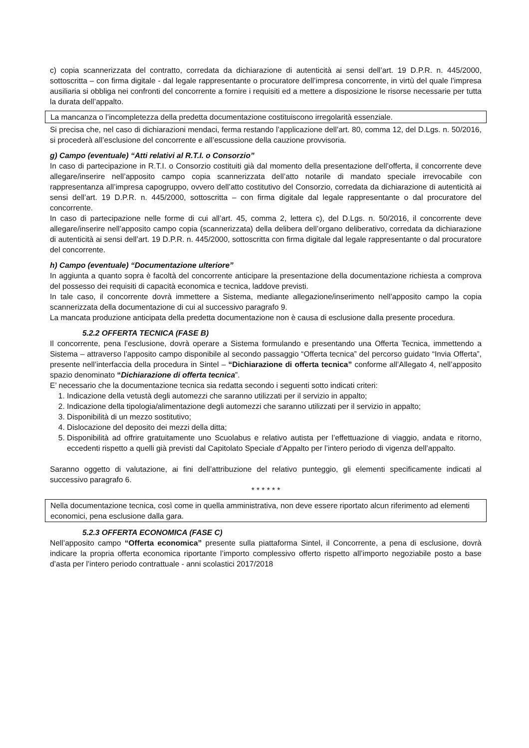c) copia scannerizzata del contratto, corredata da dichiarazione di autenticità ai sensi dell’art. 19 D.P.R. n. 445/2000, sottoscritta – con firma digitale - dal legale rappresentante o procuratore dell’impresa concorrente, in virtù del quale l’impresa ausiliaria si obbliga nei confronti del concorrente a fornire i requisiti ed a mettere a disposizione le risorse necessarie per tutta la durata dell’appalto.
La mancanza o l’incompletezza della predetta documentazione costituiscono irregolarità essenziale.
Si precisa che, nel caso di dichiarazioni mendaci, ferma restando l’applicazione dell’art. 80, comma 12, del D.Lgs. n. 50/2016, si procederà all’esclusione del concorrente e all’escussione della cauzione provvisoria.
g) Campo (eventuale) “Atti relativi al R.T.I. o Consorzio”
In caso di partecipazione in R.T.I. o Consorzio costituiti già dal momento della presentazione dell’offerta, il concorrente deve allegare/inserire nell’apposito campo copia scannerizzata dell’atto notarile di mandato speciale irrevocabile con rappresentanza all’impresa capogruppo, ovvero dell’atto costitutivo del Consorzio, corredata da dichiarazione di autenticità ai sensi dell’art. 19 D.P.R. n. 445/2000, sottoscritta – con firma digitale dal legale rappresentante o dal procuratore del concorrente.
In caso di partecipazione nelle forme di cui all’art. 45, comma 2, lettera c), del D.Lgs. n. 50/2016, il concorrente deve allegare/inserire nell’apposito campo copia (scannerizzata) della delibera dell’organo deliberativo, corredata da dichiarazione di autenticità ai sensi dell’art. 19 D.P.R. n. 445/2000, sottoscritta con firma digitale dal legale rappresentante o dal procuratore del concorrente.
h) Campo (eventuale) “Documentazione ulteriore”
In aggiunta a quanto sopra è facoltà del concorrente anticipare la presentazione della documentazione richiesta a comprova del possesso dei requisiti di capacità economica e tecnica, laddove previsti.
In tale caso, il concorrente dovrà immettere a Sistema, mediante allegazione/inserimento nell’apposito campo la copia scannerizzata della documentazione di cui al successivo paragrafo 9.
La mancata produzione anticipata della predetta documentazione non è causa di esclusione dalla presente procedura.
5.2.2 OFFERTA TECNICA (FASE B)
Il concorrente, pena l’esclusione, dovrà operare a Sistema formulando e presentando una Offerta Tecnica, immettendo a Sistema – attraverso l’apposito campo disponibile al secondo passaggio “Offerta tecnica” del percorso guidato “Invia Offerta”, presente nell’interfaccia della procedura in Sintel – “Dichiarazione di offerta tecnica” conforme all’Allegato 4, nell’apposito spazio denominato “Dichiarazione di offerta tecnica”.
E’ necessario che la documentazione tecnica sia redatta secondo i seguenti sotto indicati criteri:
1. Indicazione della vetustà degli automezzi che saranno utilizzati per il servizio in appalto;
2. Indicazione della tipologia/alimentazione degli automezzi che saranno utilizzati per il servizio in appalto;
3. Disponibilità di un mezzo sostitutivo;
4. Dislocazione del deposito dei mezzi della ditta;
5. Disponibilità ad offrire gratuitamente uno Scuolabus e relativo autista per l’effettuazione di viaggio, andata e ritorno, eccedenti rispetto a quelli già previsti dal Capitolato Speciale d’Appalto per l’intero periodo di vigenza dell’appalto.
Saranno oggetto di valutazione, ai fini dell’attribuzione del relativo punteggio, gli elementi specificamente indicati al successivo paragrafo 6.
* * * * * *
Nella documentazione tecnica, così come in quella amministrativa, non deve essere riportato alcun riferimento ad elementi economici, pena esclusione dalla gara.
5.2.3 OFFERTA ECONOMICA (FASE C)
Nell’apposito campo “Offerta economica” presente sulla piattaforma Sintel, il Concorrente, a pena di esclusione, dovrà indicare la propria offerta economica riportante l’importo complessivo offerto rispetto all’importo negoziabile posto a base d’asta per l’intero periodo contrattuale - anni scolastici 2017/2018